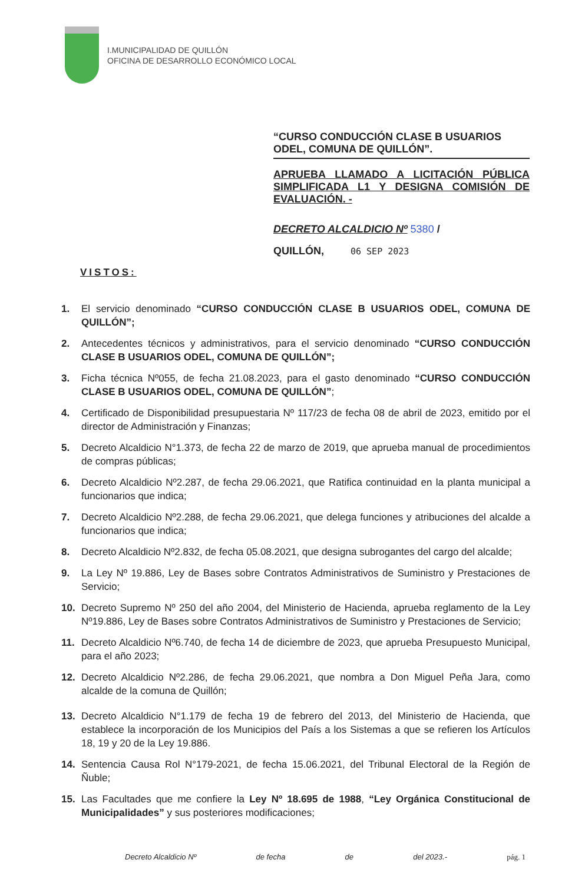I.MUNICIPALIDAD DE QUILLÓN
OFICINA DE DESARROLLO ECONÓMICO LOCAL
“CURSO CONDUCCIÓN CLASE B USUARIOS ODEL, COMUNA DE QUILLÓN”.
APRUEBA LLAMADO A LICITACIÓN PÚBLICA SIMPLIFICADA L1 Y DESIGNA COMISIÓN DE EVALUACIÓN. -
DECRETO ALCALDICIO Nº 5380 /
QUILLÓN, 06 SEP 2023
VISTOS:
1. El servicio denominado “CURSO CONDUCCIÓN CLASE B USUARIOS ODEL, COMUNA DE QUILLÓN”;
2. Antecedentes técnicos y administrativos, para el servicio denominado “CURSO CONDUCCIÓN CLASE B USUARIOS ODEL, COMUNA DE QUILLÓN”;
3. Ficha técnica Nº055, de fecha 21.08.2023, para el gasto denominado “CURSO CONDUCCIÓN CLASE B USUARIOS ODEL, COMUNA DE QUILLÓN”;
4. Certificado de Disponibilidad presupuestaria Nº 117/23 de fecha 08 de abril de 2023, emitido por el director de Administración y Finanzas;
5. Decreto Alcaldicio N°1.373, de fecha 22 de marzo de 2019, que aprueba manual de procedimientos de compras públicas;
6. Decreto Alcaldicio Nº2.287, de fecha 29.06.2021, que Ratifica continuidad en la planta municipal a funcionarios que indica;
7. Decreto Alcaldicio Nº2.288, de fecha 29.06.2021, que delega funciones y atribuciones del alcalde a funcionarios que indica;
8. Decreto Alcaldicio Nº2.832, de fecha 05.08.2021, que designa subrogantes del cargo del alcalde;
9. La Ley Nº 19.886, Ley de Bases sobre Contratos Administrativos de Suministro y Prestaciones de Servicio;
10. Decreto Supremo Nº 250 del año 2004, del Ministerio de Hacienda, aprueba reglamento de la Ley Nº19.886, Ley de Bases sobre Contratos Administrativos de Suministro y Prestaciones de Servicio;
11. Decreto Alcaldicio Nº6.740, de fecha 14 de diciembre de 2023, que aprueba Presupuesto Municipal, para el año 2023;
12. Decreto Alcaldicio Nº2.286, de fecha 29.06.2021, que nombra a Don Miguel Peña Jara, como alcalde de la comuna de Quillón;
13. Decreto Alcaldicio N°1.179 de fecha 19 de febrero del 2013, del Ministerio de Hacienda, que establece la incorporación de los Municipios del País a los Sistemas a que se refieren los Artículos 18, 19 y 20 de la Ley 19.886.
14. Sentencia Causa Rol N°179-2021, de fecha 15.06.2021, del Tribunal Electoral de la Región de Ñuble;
15. Las Facultades que me confiere la Ley Nº 18.695 de 1988, “Ley Orgánica Constitucional de Municipalidades” y sus posteriores modificaciones;
Decreto Alcaldicio Nº de fecha de del 2023.- pág. 1